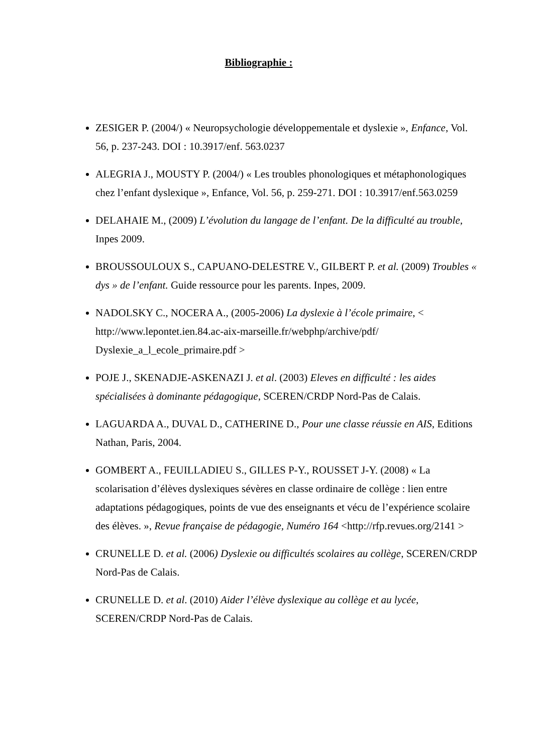Bibliographie :
ZESIGER P. (2004/) « Neuropsychologie développementale et dyslexie », Enfance, Vol. 56, p. 237-243. DOI : 10.3917/enf. 563.0237
ALEGRIA J., MOUSTY P. (2004/) « Les troubles phonologiques et métaphonologiques chez l’enfant dyslexique », Enfance, Vol. 56, p. 259-271. DOI : 10.3917/enf.563.0259
DELAHAIE M., (2009) L’évolution du langage de l’enfant. De la difficulté au trouble, Inpes 2009.
BROUSSOULOUX S., CAPUANO-DELESTRE V., GILBERT P. et al. (2009) Troubles « dys » de l’enfant. Guide ressource pour les parents. Inpes, 2009.
NADOLSKY C., NOCERA A., (2005-2006) La dyslexie à l’école primaire, < http://www.lepontet.ien.84.ac-aix-marseille.fr/webphp/archive/pdf/ Dyslexie_a_l_ecole_primaire.pdf >
POJE J., SKENADJE-ASKENAZI J. et al. (2003) Eleves en difficulté : les aides spécialisées à dominante pédagogique, SCEREN/CRDP Nord-Pas de Calais.
LAGUARDA A., DUVAL D., CATHERINE D., Pour une classe réussie en AIS, Editions Nathan, Paris, 2004.
GOMBERT A., FEUILLADIEU S., GILLES P-Y., ROUSSET J-Y. (2008) « La scolarisation d’élèves dyslexiques sévères en classe ordinaire de collège : lien entre adaptations pédagogiques, points de vue des enseignants et vécu de l’expérience scolaire des élèves. », Revue française de pédagogie, Numéro 164 <http://rfp.revues.org/2141 >
CRUNELLE D. et al. (2006) Dyslexie ou difficultés scolaires au collège, SCEREN/CRDP Nord-Pas de Calais.
CRUNELLE D. et al. (2010) Aider l’élève dyslexique au collège et au lycée, SCEREN/CRDP Nord-Pas de Calais.